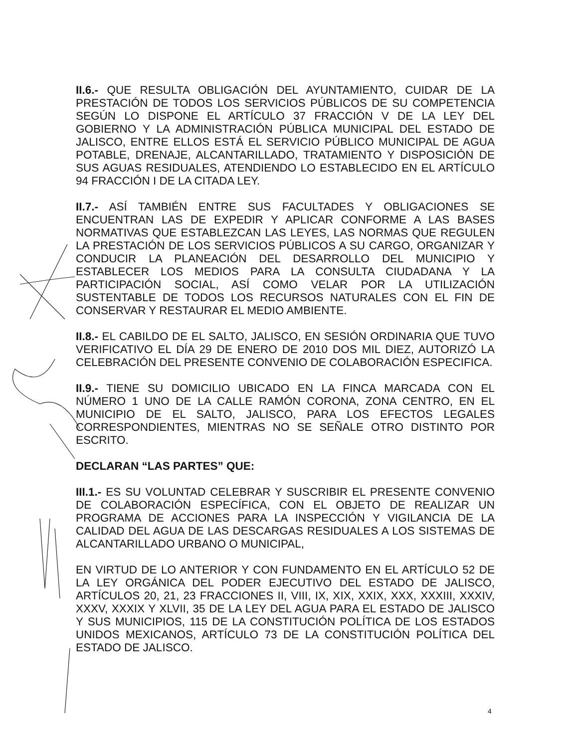II.6.- QUE RESULTA OBLIGACIÓN DEL AYUNTAMIENTO, CUIDAR DE LA PRESTACIÓN DE TODOS LOS SERVICIOS PÚBLICOS DE SU COMPETENCIA SEGÚN LO DISPONE EL ARTÍCULO 37 FRACCIÓN V DE LA LEY DEL GOBIERNO Y LA ADMINISTRACIÓN PÚBLICA MUNICIPAL DEL ESTADO DE JALISCO, ENTRE ELLOS ESTÁ EL SERVICIO PÚBLICO MUNICIPAL DE AGUA POTABLE, DRENAJE, ALCANTARILLADO, TRATAMIENTO Y DISPOSICIÓN DE SUS AGUAS RESIDUALES, ATENDIENDO LO ESTABLECIDO EN EL ARTÍCULO 94 FRACCIÓN I DE LA CITADA LEY.
II.7.- ASÍ TAMBIÉN ENTRE SUS FACULTADES Y OBLIGACIONES SE ENCUENTRAN LAS DE EXPEDIR Y APLICAR CONFORME A LAS BASES NORMATIVAS QUE ESTABLEZCAN LAS LEYES, LAS NORMAS QUE REGULEN LA PRESTACIÓN DE LOS SERVICIOS PÚBLICOS A SU CARGO, ORGANIZAR Y CONDUCIR LA PLANEACIÓN DEL DESARROLLO DEL MUNICIPIO Y ESTABLECER LOS MEDIOS PARA LA CONSULTA CIUDADANA Y LA PARTICIPACIÓN SOCIAL, ASÍ COMO VELAR POR LA UTILIZACIÓN SUSTENTABLE DE TODOS LOS RECURSOS NATURALES CON EL FIN DE CONSERVAR Y RESTAURAR EL MEDIO AMBIENTE.
II.8.- EL CABILDO DE EL SALTO, JALISCO, EN SESIÓN ORDINARIA QUE TUVO VERIFICATIVO EL DÍA 29 DE ENERO DE 2010 DOS MIL DIEZ, AUTORIZÓ LA CELEBRACIÓN DEL PRESENTE CONVENIO DE COLABORACIÓN ESPECIFICA.
II.9.- TIENE SU DOMICILIO UBICADO EN LA FINCA MARCADA CON EL NÚMERO 1 UNO DE LA CALLE RAMÓN CORONA, ZONA CENTRO, EN EL MUNICIPIO DE EL SALTO, JALISCO, PARA LOS EFECTOS LEGALES CORRESPONDIENTES, MIENTRAS NO SE SEÑALE OTRO DISTINTO POR ESCRITO.
DECLARAN “LAS PARTES” QUE:
III.1.- ES SU VOLUNTAD CELEBRAR Y SUSCRIBIR EL PRESENTE CONVENIO DE COLABORACIÓN ESPECÍFICA, CON EL OBJETO DE REALIZAR UN PROGRAMA DE ACCIONES PARA LA INSPECCIÓN Y VIGILANCIA DE LA CALIDAD DEL AGUA DE LAS DESCARGAS RESIDUALES A LOS SISTEMAS DE ALCANTARILLADO URBANO O MUNICIPAL,
EN VIRTUD DE LO ANTERIOR Y CON FUNDAMENTO EN EL ARTÍCULO 52 DE LA LEY ORGÁNICA DEL PODER EJECUTIVO DEL ESTADO DE JALISCO, ARTÍCULOS 20, 21, 23 FRACCIONES II, VIII, IX, XIX, XXIX, XXX, XXXIII, XXXIV, XXXV, XXXIX Y XLVII, 35 DE LA LEY DEL AGUA PARA EL ESTADO DE JALISCO Y SUS MUNICIPIOS, 115 DE LA CONSTITUCIÓN POLÍTICA DE LOS ESTADOS UNIDOS MEXICANOS, ARTÍCULO 73 DE LA CONSTITUCIÓN POLÍTICA DEL ESTADO DE JALISCO.
4